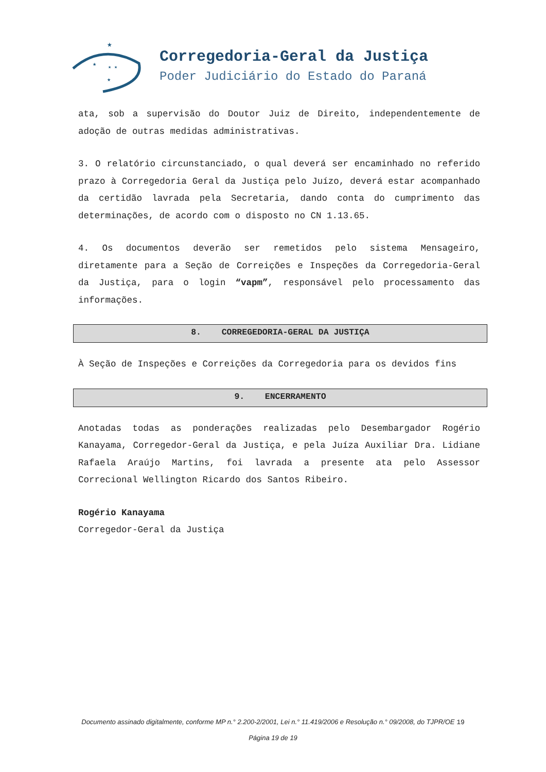★
★
★ ★
★
Corregedoria-Geral da Justiça
Poder Judiciário do Estado do Paraná
ata, sob a supervisão do Doutor Juiz de Direito, independentemente de adoção de outras medidas administrativas.
3. O relatório circunstanciado, o qual deverá ser encaminhado no referido prazo à Corregedoria Geral da Justiça pelo Juízo, deverá estar acompanhado da certidão lavrada pela Secretaria, dando conta do cumprimento das determinações, de acordo com o disposto no CN 1.13.65.
4. Os documentos deverão ser remetidos pelo sistema Mensageiro, diretamente para a Seção de Correições e Inspeções da Corregedoria-Geral da Justiça, para o login “vapm”, responsável pelo processamento das informações.
8. CORREGEDORIA-GERAL DA JUSTIÇA
À Seção de Inspeções e Correições da Corregedoria para os devidos fins
9. ENCERRAMENTO
Anotadas todas as ponderações realizadas pelo Desembargador Rogério Kanayama, Corregedor-Geral da Justiça, e pela Juíza Auxiliar Dra. Lidiane Rafaela Araújo Martins, foi lavrada a presente ata pelo Assessor Correcional Wellington Ricardo dos Santos Ribeiro.
Rogério Kanayama
Corregedor-Geral da Justiça
Documento assinado digitalmente, conforme MP n.° 2.200-2/2001, Lei n.° 11.419/2006 e Resolução n.° 09/2008, do TJPR/OE 19
Página 19 de 19